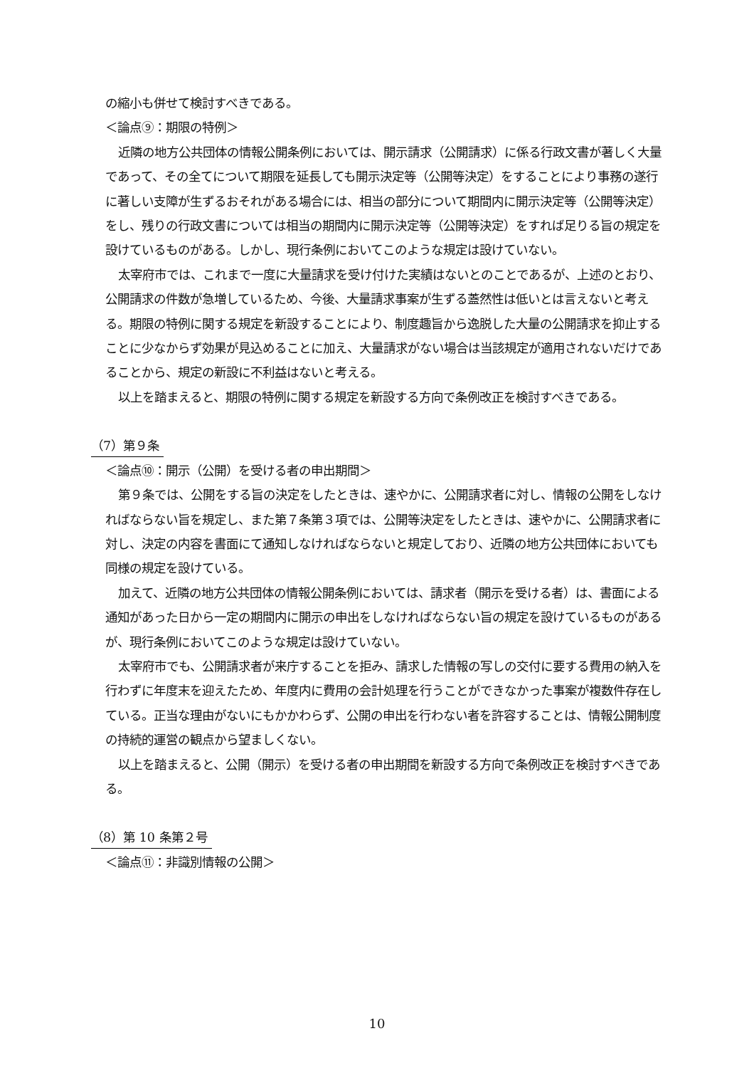の縮小も併せて検討すべきである。
＜論点⑨：期限の特例＞
近隣の地方公共団体の情報公開条例においては、開示請求（公開請求）に係る行政文書が著しく大量であって、その全てについて期限を延長しても開示決定等（公開等決定）をすることにより事務の遂行に著しい支障が生ずるおそれがある場合には、相当の部分について期間内に開示決定等（公開等決定）をし、残りの行政文書については相当の期間内に開示決定等（公開等決定）をすれば足りる旨の規定を設けているものがある。しかし、現行条例においてこのような規定は設けていない。
太宰府市では、これまで一度に大量請求を受け付けた実績はないとのことであるが、上述のとおり、公開請求の件数が急増しているため、今後、大量請求事案が生ずる蓋然性は低いとは言えないと考える。期限の特例に関する規定を新設することにより、制度趣旨から逸脱した大量の公開請求を抑止することに少なからず効果が見込めることに加え、大量請求がない場合は当該規定が適用されないだけであることから、規定の新設に不利益はないと考える。
以上を踏まえると、期限の特例に関する規定を新設する方向で条例改正を検討すべきである。
（7）第９条
＜論点⑩：開示（公開）を受ける者の申出期間＞
第９条では、公開をする旨の決定をしたときは、速やかに、公開請求者に対し、情報の公開をしなければならない旨を規定し、また第７条第３項では、公開等決定をしたときは、速やかに、公開請求者に対し、決定の内容を書面にて通知しなければならないと規定しており、近隣の地方公共団体においても同様の規定を設けている。
加えて、近隣の地方公共団体の情報公開条例においては、請求者（開示を受ける者）は、書面による通知があった日から一定の期間内に開示の申出をしなければならない旨の規定を設けているものがあるが、現行条例においてこのような規定は設けていない。
太宰府市でも、公開請求者が来庁することを拒み、請求した情報の写しの交付に要する費用の納入を行わずに年度末を迎えたため、年度内に費用の会計処理を行うことができなかった事案が複数件存在している。正当な理由がないにもかかわらず、公開の申出を行わない者を許容することは、情報公開制度の持続的運営の観点から望ましくない。
以上を踏まえると、公開（開示）を受ける者の申出期間を新設する方向で条例改正を検討すべきである。
（8）第 10 条第２号
＜論点⑪：非識別情報の公開＞
10